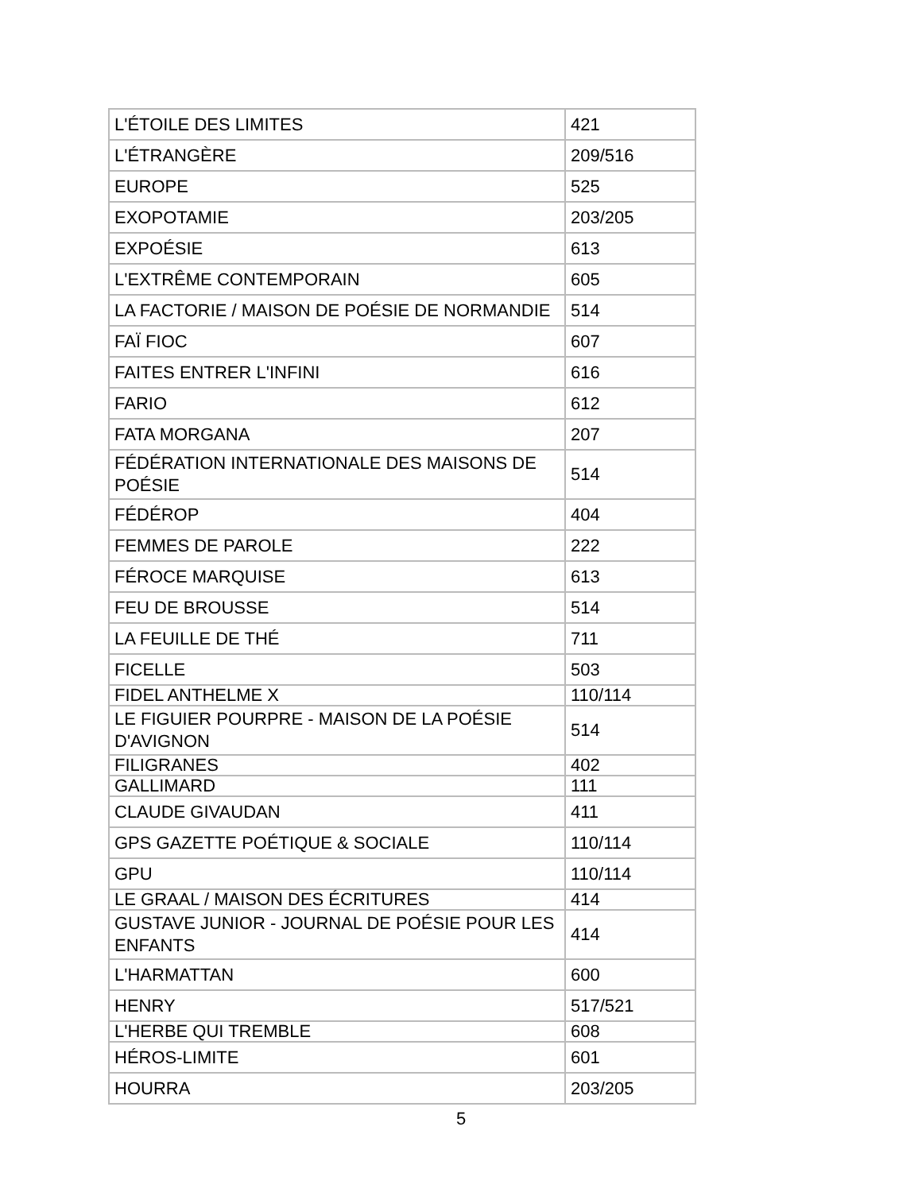| L'ÉTOILE DES LIMITES | 421 |
| L'ÉTRANGÈRE | 209/516 |
| EUROPE | 525 |
| EXOPOTAMIE | 203/205 |
| EXPOÉSIE | 613 |
| L'EXTRÊME CONTEMPORAIN | 605 |
| LA FACTORIE / MAISON DE POÉSIE DE NORMANDIE | 514 |
| FAÏ FIOC | 607 |
| FAITES ENTRER L'INFINI | 616 |
| FARIO | 612 |
| FATA MORGANA | 207 |
| FÉDÉRATION INTERNATIONALE DES MAISONS DE POÉSIE | 514 |
| FÉDÉROP | 404 |
| FEMMES DE PAROLE | 222 |
| FÉROCE MARQUISE | 613 |
| FEU DE BROUSSE | 514 |
| LA FEUILLE DE THÉ | 711 |
| FICELLE | 503 |
| FIDEL ANTHELME X | 110/114 |
| LE FIGUIER POURPRE - MAISON DE LA POÉSIE D'AVIGNON | 514 |
| FILIGRANES | 402 |
| GALLIMARD | 111 |
| CLAUDE GIVAUDAN | 411 |
| GPS GAZETTE POÉTIQUE & SOCIALE | 110/114 |
| GPU | 110/114 |
| LE GRAAL / MAISON DES ÉCRITURES | 414 |
| GUSTAVE JUNIOR - JOURNAL DE POÉSIE POUR LES ENFANTS | 414 |
| L'HARMATTAN | 600 |
| HENRY | 517/521 |
| L'HERBE QUI TREMBLE | 608 |
| HÉROS-LIMITE | 601 |
| HOURRA | 203/205 |
5